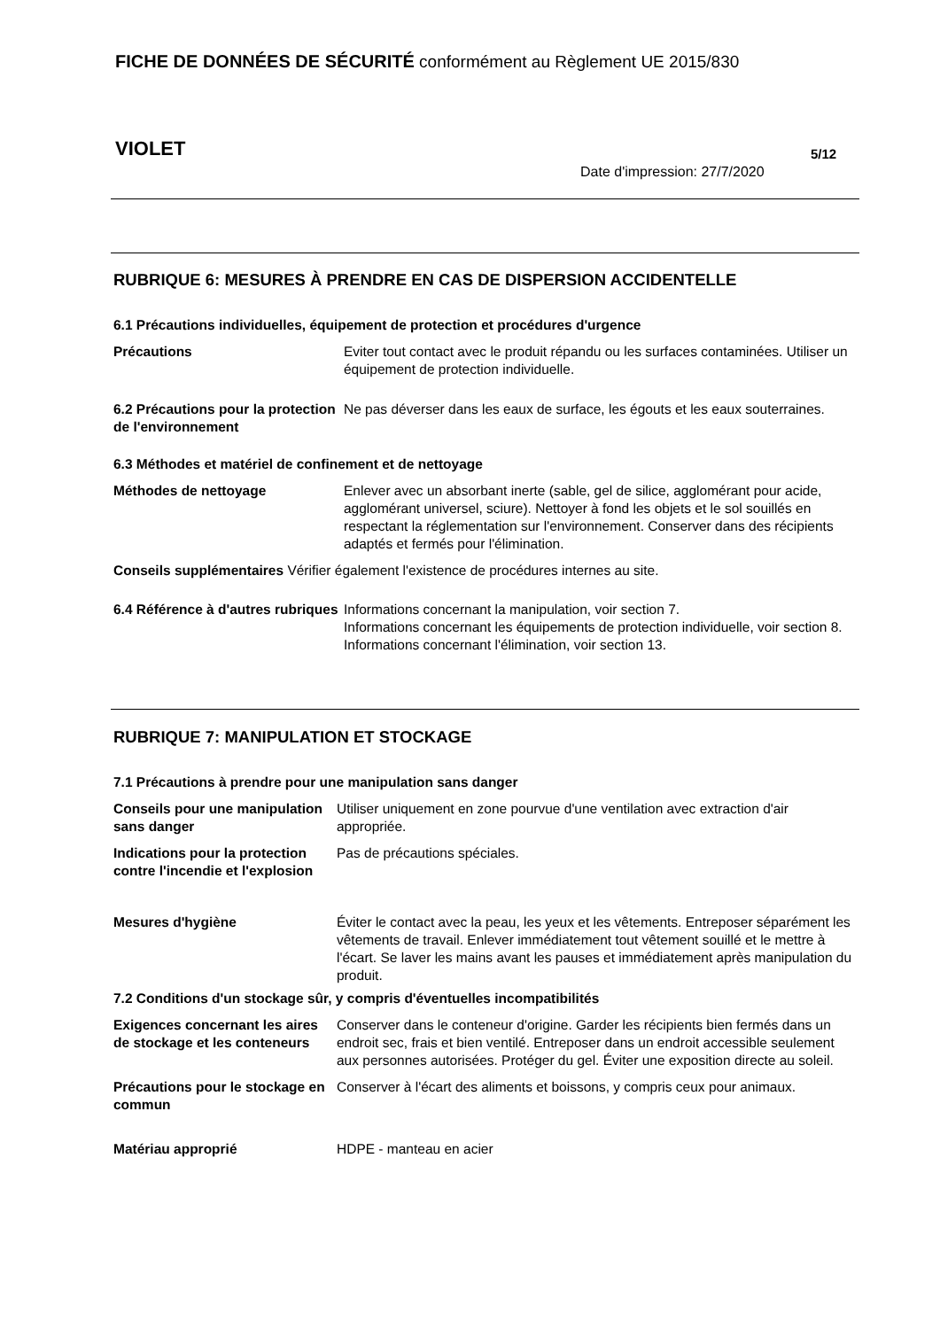FICHE DE DONNÉES DE SÉCURITÉ conformément au Règlement UE 2015/830
VIOLET 5/12
Date d'impression: 27/7/2020
RUBRIQUE 6: MESURES À PRENDRE EN CAS DE DISPERSION ACCIDENTELLE
6.1 Précautions individuelles, équipement de protection et procédures d'urgence
Précautions Eviter tout contact avec le produit répandu ou les surfaces contaminées. Utiliser un équipement de protection individuelle.
6.2 Précautions pour la protection de l'environnement
Ne pas déverser dans les eaux de surface, les égouts et les eaux souterraines.
6.3 Méthodes et matériel de confinement et de nettoyage
Méthodes de nettoyage Enlever avec un absorbant inerte (sable, gel de silice, agglomérant pour acide, agglomérant universel, sciure). Nettoyer à fond les objets et le sol souillés en respectant la réglementation sur l'environnement. Conserver dans des récipients adaptés et fermés pour l'élimination.
Conseils supplémentaires Vérifier également l'existence de procédures internes au site.
6.4 Référence à d'autres rubriques
Informations concernant la manipulation, voir section 7.
Informations concernant les équipements de protection individuelle, voir section 8.
Informations concernant l'élimination, voir section 13.
RUBRIQUE 7: MANIPULATION ET STOCKAGE
7.1 Précautions à prendre pour une manipulation sans danger
Conseils pour une manipulation sans danger
Utiliser uniquement en zone pourvue d'une ventilation avec extraction d'air appropriée.
Indications pour la protection contre l'incendie et l'explosion
Pas de précautions spéciales.
Mesures d'hygiène Éviter le contact avec la peau, les yeux et les vêtements. Entreposer séparément les vêtements de travail. Enlever immédiatement tout vêtement souillé et le mettre à l'écart. Se laver les mains avant les pauses et immédiatement après manipulation du produit.
7.2 Conditions d'un stockage sûr, y compris d'éventuelles incompatibilités
Exigences concernant les aires de stockage et les conteneurs
Conserver dans le conteneur d'origine. Garder les récipients bien fermés dans un endroit sec, frais et bien ventilé. Entreposer dans un endroit accessible seulement aux personnes autorisées. Protéger du gel. Éviter une exposition directe au soleil.
Précautions pour le stockage en commun
Conserver à l'écart des aliments et boissons, y compris ceux pour animaux.
Matériau approprié HDPE - manteau en acier